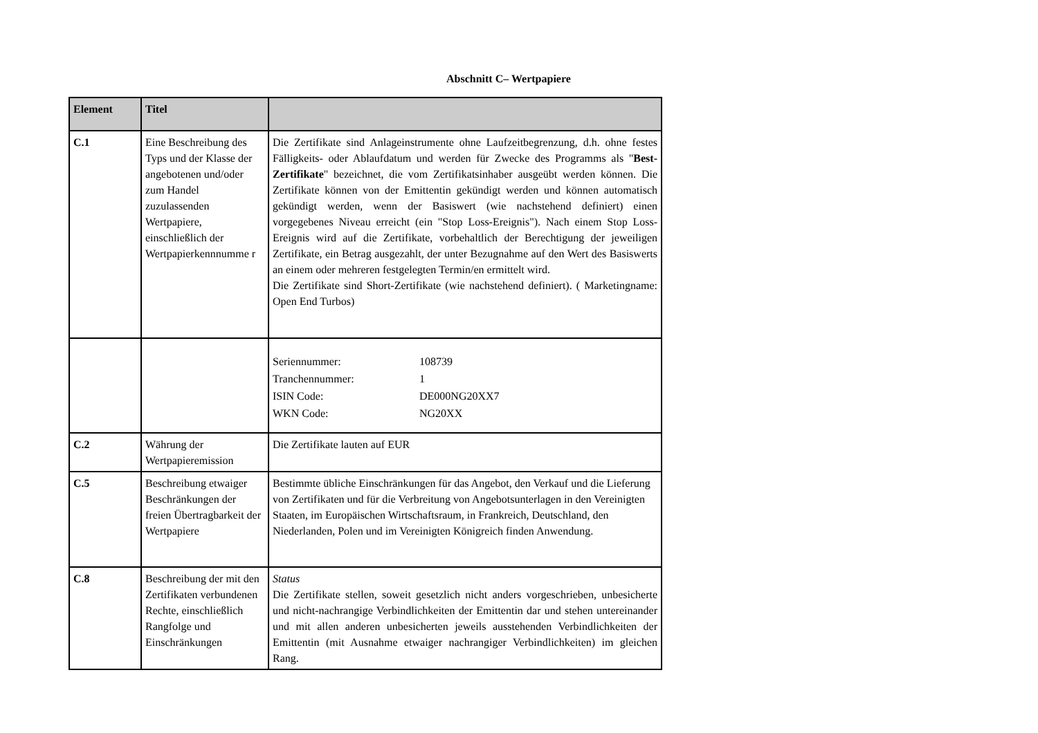Abschnitt C– Wertpapiere
| Element | Titel | |
| --- | --- | --- |
| C.1 | Eine Beschreibung des Typs und der Klasse der angebotenen und/oder zum Handel zuzulassenden Wertpapiere, einschließlich der Wertpapierkennnumme r | Die Zertifikate sind Anlageinstrumente ohne Laufzeitbegrenzung, d.h. ohne festes Fälligkeits- oder Ablaufdatum und werden für Zwecke des Programms als " Best-Zertifikate " bezeichnet, die vom Zertifikatsinhaber ausgeübt werden können. Die Zertifikate können von der Emittentin gekündigt werden und können automatisch gekündigt werden, wenn der Basiswert (wie nachstehend definiert) einen vorgegebenes Niveau erreicht (ein "Stop Loss-Ereignis"). Nach einem Stop Loss-Ereignis wird auf die Zertifikate, vorbehaltlich der Berechtigung der jeweiligen Zertifikate, ein Betrag ausgezahlt, der unter Bezugnahme auf den Wert des Basiswerts an einem oder mehreren festgelegten Termin/en ermittelt wird. Die Zertifikate sind Short-Zertifikate (wie nachstehend definiert). ( Marketingname: Open End Turbos) |
| | | / Seriennummer: / 108739 / / Tranchennummer: / 1 / / ISIN Code: / DE000NG20XX7 / / WKN Code: / NG20XX / |
| C.2 | Währung der Wertpapieremission | Die Zertifikate lauten auf EUR |
| C.5 | Beschreibung etwaiger Beschränkungen der freien Übertragbarkeit der Wertpapiere | Bestimmte übliche Einschränkungen für das Angebot, den Verkauf und die Lieferung von Zertifikaten und für die Verbreitung von Angebotsunterlagen in den Vereinigten Staaten, im Europäischen Wirtschaftsraum, in Frankreich, Deutschland, den Niederlanden, Polen und im Vereinigten Königreich finden Anwendung. |
| C.8 | Beschreibung der mit den Zertifikaten verbundenen Rechte, einschließlich Rangfolge und Einschränkungen | Status Die Zertifikate stellen, soweit gesetzlich nicht anders vorgeschrieben, unbesicherte und nicht-nachrangige Verbindlichkeiten der Emittentin dar und stehen untereinander und mit allen anderen unbesicherten jeweils ausstehenden Verbindlichkeiten der Emittentin (mit Ausnahme etwaiger nachrangiger Verbindlichkeiten) im gleichen Rang. |